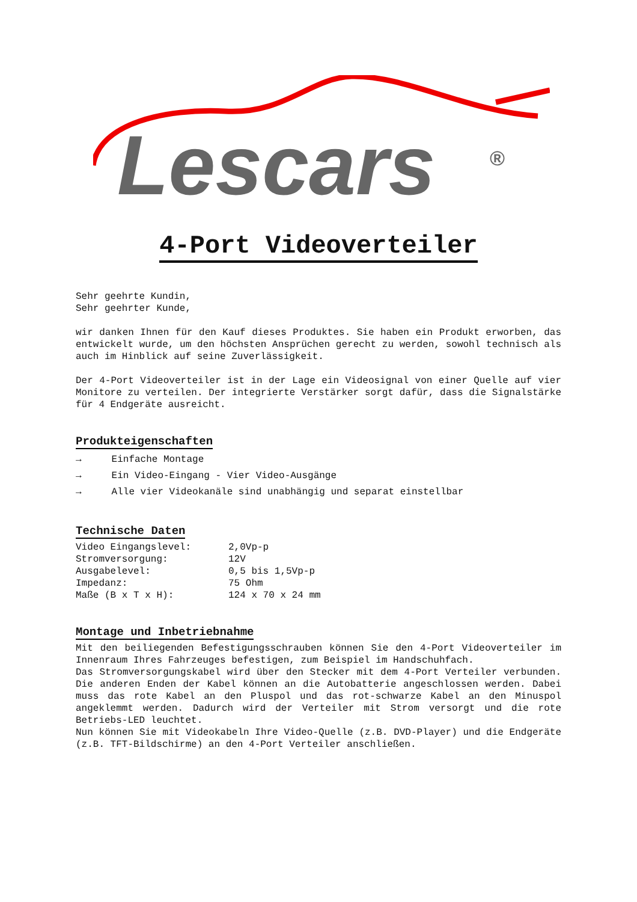Lescars
®
4-Port Videoverteiler
Sehr geehrte Kundin,
Sehr geehrter Kunde,
wir danken Ihnen für den Kauf dieses Produktes. Sie haben ein Produkt erworben, das entwickelt wurde, um den höchsten Ansprüchen gerecht zu werden, sowohl technisch als auch im Hinblick auf seine Zuverlässigkeit.
Der 4-Port Videoverteiler ist in der Lage ein Videosignal von einer Quelle auf vier Monitore zu verteilen. Der integrierte Verstärker sorgt dafür, dass die Signalstärke für 4 Endgeräte ausreicht.
Produkteigenschaften
→ Einfache Montage
→ Ein Video-Eingang - Vier Video-Ausgänge
→ Alle vier Videokanäle sind unabhängig und separat einstellbar
Technische Daten
| Video Eingangslevel: | 2,0Vp-p |
| Stromversorgung: | 12V |
| Ausgabelevel: | 0,5 bis 1,5Vp-p |
| Impedanz: | 75 Ohm |
| Maße (B x T x H): | 124 x 70 x 24 mm |
Montage und Inbetriebnahme
Mit den beiliegenden Befestigungsschrauben können Sie den 4-Port Videoverteiler im Innenraum Ihres Fahrzeuges befestigen, zum Beispiel im Handschuhfach.
Das Stromversorgungskabel wird über den Stecker mit dem 4-Port Verteiler verbunden. Die anderen Enden der Kabel können an die Autobatterie angeschlossen werden. Dabei muss das rote Kabel an den Pluspol und das rot-schwarze Kabel an den Minuspol angeklemmt werden. Dadurch wird der Verteiler mit Strom versorgt und die rote Betriebs-LED leuchtet.
Nun können Sie mit Videokabeln Ihre Video-Quelle (z.B. DVD-Player) und die Endgeräte (z.B. TFT-Bildschirme) an den 4-Port Verteiler anschließen.